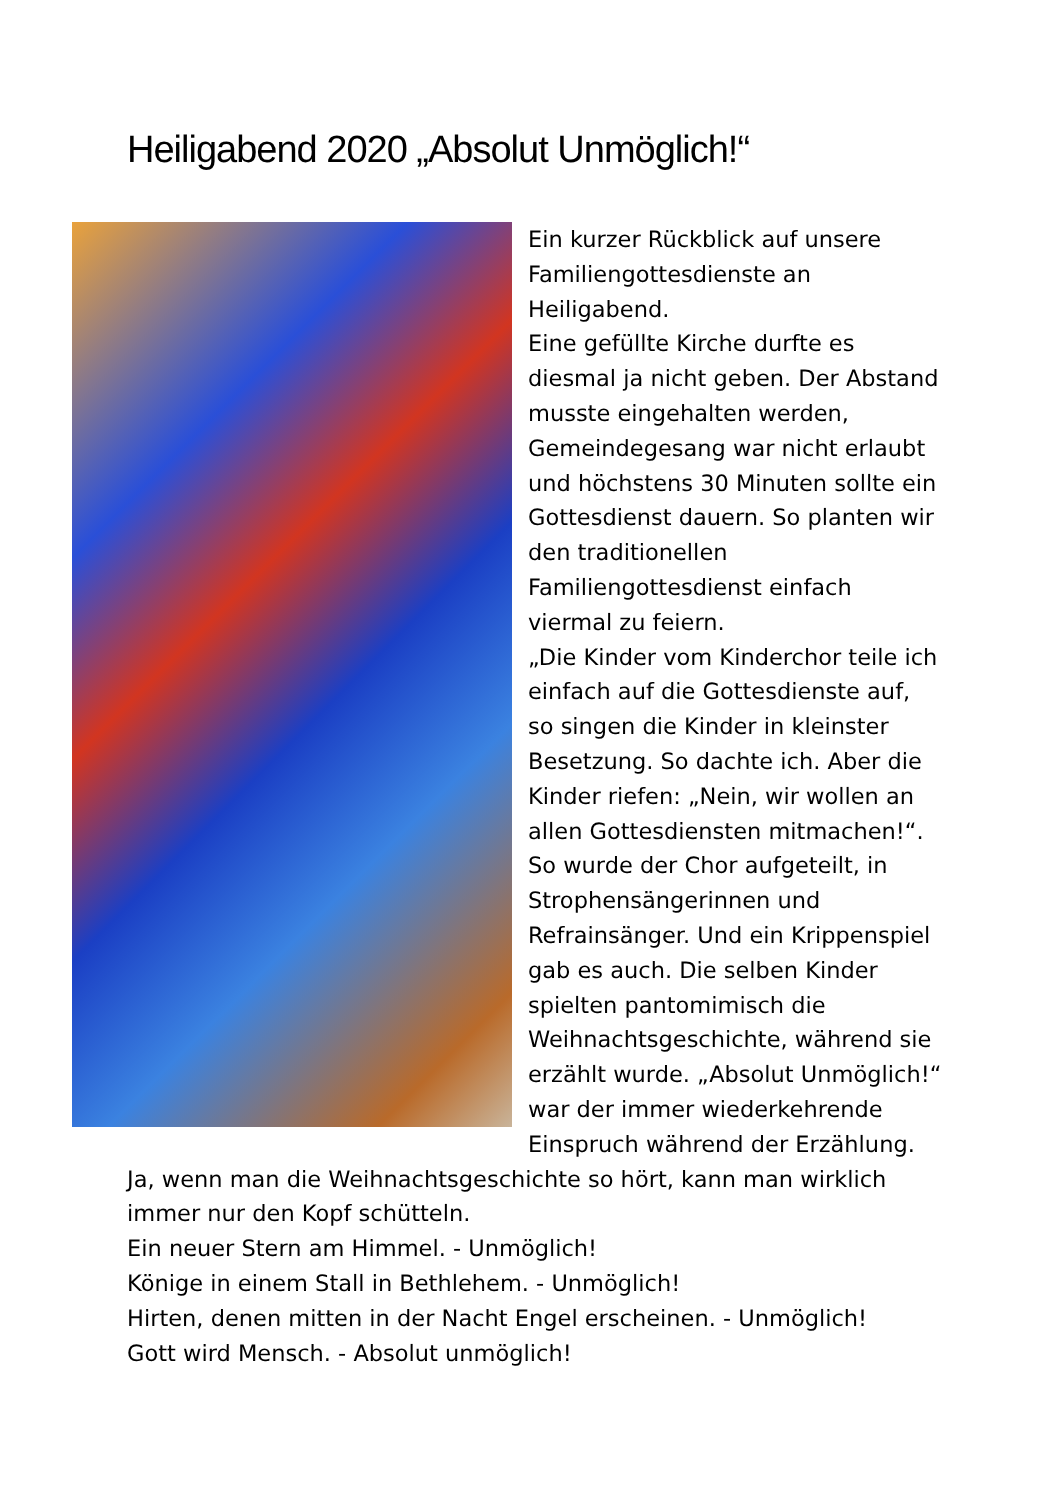Heiligabend 2020 „Absolut Unmöglich!“
Ein kurzer Rückblick auf unsere Familiengottesdienste an Heiligabend.
Eine gefüllte Kirche durfte es diesmal ja nicht geben. Der Abstand musste eingehalten werden, Gemeindegesang war nicht erlaubt und höchstens 30 Minuten sollte ein Gottesdienst dauern. So planten wir den traditionellen Familiengottesdienst einfach viermal zu feiern.
„Die Kinder vom Kinderchor teile ich einfach auf die Gottesdienste auf, so singen die Kinder in kleinster Besetzung. So dachte ich. Aber die Kinder riefen: „Nein, wir wollen an allen Gottesdiensten mitmachen!“. So wurde der Chor aufgeteilt, in Strophensängerinnen und Refrainsänger. Und ein Krippenspiel gab es auch. Die selben Kinder spielten pantomimisch die Weihnachtsgeschichte, während sie erzählt wurde. „Absolut Unmöglich!“ war der immer wiederkehrende Einspruch während der Erzählung. Ja, wenn man die Weihnachtsgeschichte so hört, kann man wirklich immer nur den Kopf schütteln.
Ein neuer Stern am Himmel. - Unmöglich!
Könige in einem Stall in Bethlehem. - Unmöglich!
Hirten, denen mitten in der Nacht Engel erscheinen. - Unmöglich!
Gott wird Mensch. - Absolut unmöglich!